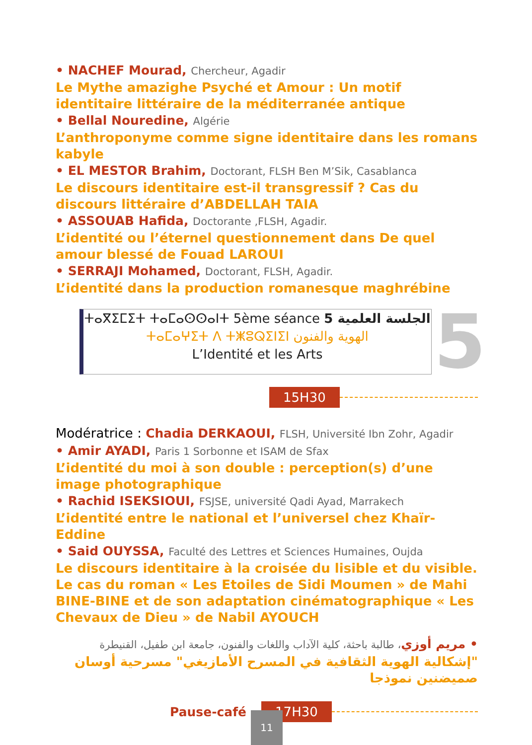• NACHEF Mourad, Chercheur, Agadir
Le Mythe amazighe Psyché et Amour : Un motif identitaire littéraire de la méditerranée antique
• Bellal Nouredine, Algérie
L’anthroponyme comme signe identitaire dans les romans kabyle
• EL MESTOR Brahim, Doctorant, FLSH Ben M’Sik, Casablanca
Le discours identitaire est-il transgressif ? Cas du discours littéraire d’ABDELLAH TAIA
• ASSOUAB Hafida, Doctorante ,FLSH, Agadir.
L’identité ou l’éternel questionnement dans De quel amour blessé de Fouad LAROUI
• SERRAJI Mohamed, Doctorant, FLSH, Agadir.
L’identité dans la production romanesque maghrébine
ⵜⴰⴳⵉⵎⵉⵜ ⵜⴰⵎⴰⵙⵙⴰⵏⵜ 5ème séance 5 الجلسة العلمية
ⵜⴰⵎⴰⵖⵉⵜ ⴷ ⵜⵥⵓⵕⵉⵏⵉⵏ الهوية والفنون
L’Identité et les Arts
5
15H30
Modératrice : Chadia DERKAOUI, FLSH, Université Ibn Zohr, Agadir
• Amir AYADI, Paris 1 Sorbonne et ISAM de Sfax
L’identité du moi à son double : perception(s) d’une image photographique
• Rachid ISEKSIOUI, FSJSE, université Qadi Ayad, Marrakech
L’identité entre le national et l’universel chez Khaïr-Eddine
• Said OUYSSA, Faculté des Lettres et Sciences Humaines, Oujda
Le discours identitaire à la croisée du lisible et du visible. Le cas du roman « Les Etoiles de Sidi Moumen » de Mahi BINE-BINE et de son adaptation cinématographique « Les Chevaux de Dieu » de Nabil AYOUCH
• مريم أوزي، طالبة باحثة، كلية الآداب واللغات والفنون، جامعة ابن طفيل، القنيطرة
"إشكالية الهوية الثقافية في المسرح الأمازيغي" مسرحية أوسان صميضنين نموذجا
Pause-café 17H30
11